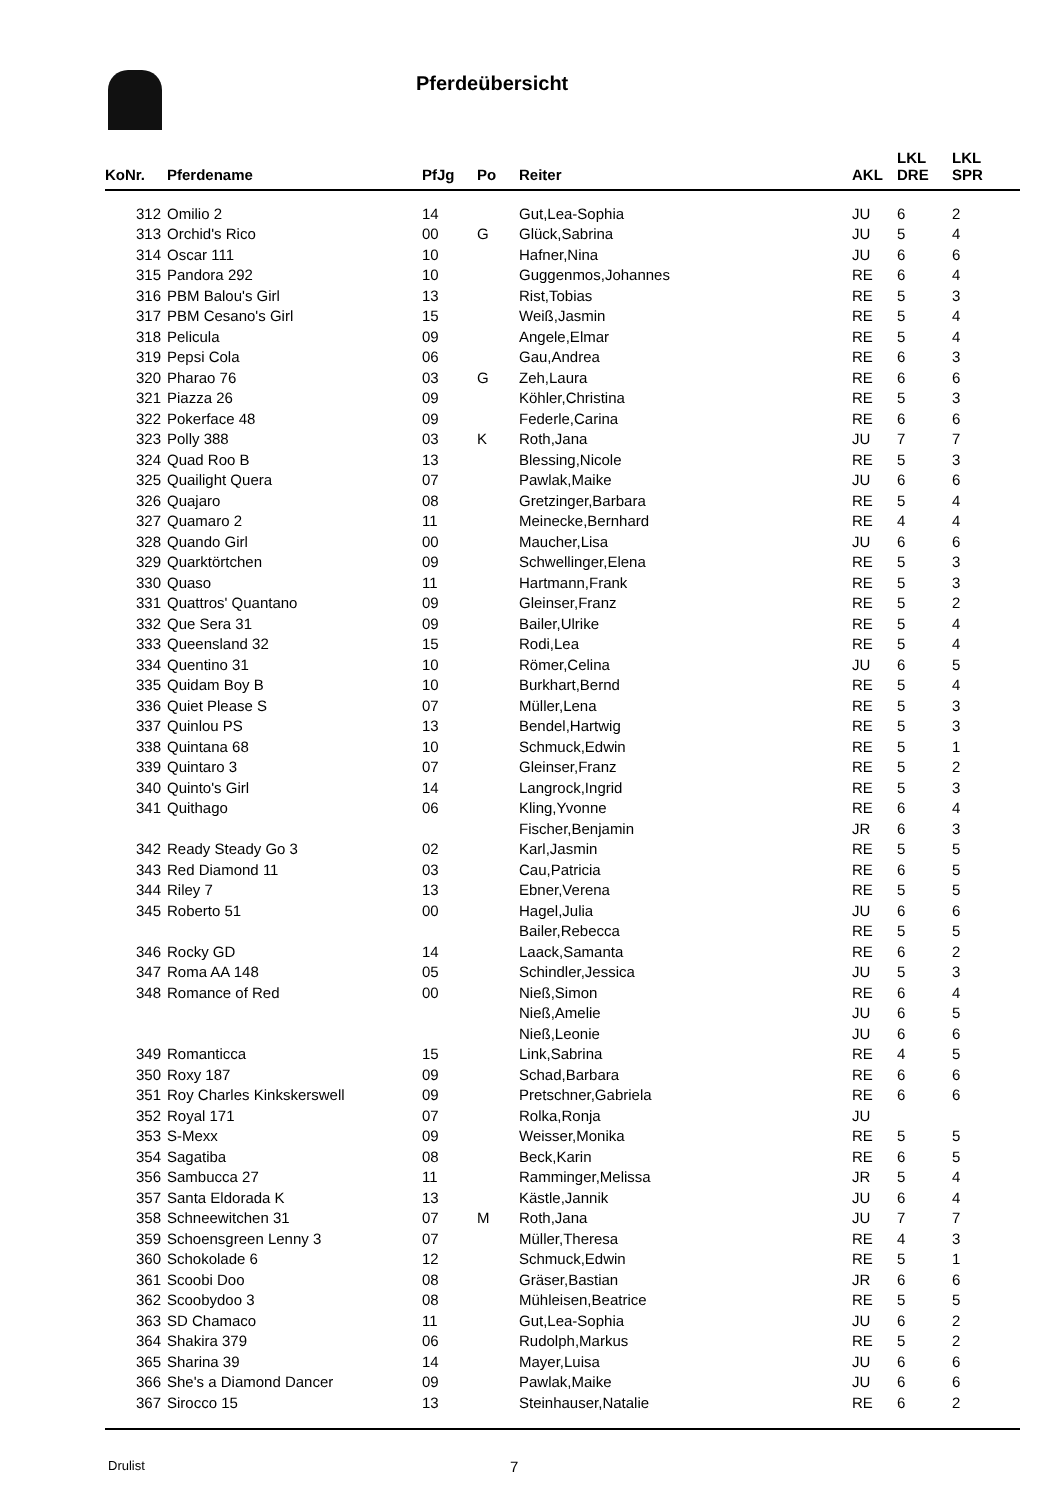Pferdeübersicht
| KoNr. | Pferdename | PfJg | Po | Reiter | AKL | LKL DRE | LKL SPR |
| --- | --- | --- | --- | --- | --- | --- | --- |
| 312 | Omilio 2 | 14 | | Gut,Lea-Sophia | JU | 6 | 2 |
| 313 | Orchid's Rico | 00 | G | Glück,Sabrina | JU | 5 | 4 |
| 314 | Oscar 111 | 10 | | Hafner,Nina | JU | 6 | 6 |
| 315 | Pandora 292 | 10 | | Guggenmos,Johannes | RE | 6 | 4 |
| 316 | PBM Balou's Girl | 13 | | Rist,Tobias | RE | 5 | 3 |
| 317 | PBM Cesano's Girl | 15 | | Weiß,Jasmin | RE | 5 | 4 |
| 318 | Pelicula | 09 | | Angele,Elmar | RE | 5 | 4 |
| 319 | Pepsi Cola | 06 | | Gau,Andrea | RE | 6 | 3 |
| 320 | Pharao 76 | 03 | G | Zeh,Laura | RE | 6 | 6 |
| 321 | Piazza 26 | 09 | | Köhler,Christina | RE | 5 | 3 |
| 322 | Pokerface 48 | 09 | | Federle,Carina | RE | 6 | 6 |
| 323 | Polly 388 | 03 | K | Roth,Jana | JU | 7 | 7 |
| 324 | Quad Roo B | 13 | | Blessing,Nicole | RE | 5 | 3 |
| 325 | Quailight Quera | 07 | | Pawlak,Maike | JU | 6 | 6 |
| 326 | Quajaro | 08 | | Gretzinger,Barbara | RE | 5 | 4 |
| 327 | Quamaro 2 | 11 | | Meinecke,Bernhard | RE | 4 | 4 |
| 328 | Quando Girl | 00 | | Maucher,Lisa | JU | 6 | 6 |
| 329 | Quarktörtchen | 09 | | Schwellinger,Elena | RE | 5 | 3 |
| 330 | Quaso | 11 | | Hartmann,Frank | RE | 5 | 3 |
| 331 | Quattros' Quantano | 09 | | Gleinser,Franz | RE | 5 | 2 |
| 332 | Que Sera 31 | 09 | | Bailer,Ulrike | RE | 5 | 4 |
| 333 | Queensland 32 | 15 | | Rodi,Lea | RE | 5 | 4 |
| 334 | Quentino 31 | 10 | | Römer,Celina | JU | 6 | 5 |
| 335 | Quidam Boy B | 10 | | Burkhart,Bernd | RE | 5 | 4 |
| 336 | Quiet Please S | 07 | | Müller,Lena | RE | 5 | 3 |
| 337 | Quinlou PS | 13 | | Bendel,Hartwig | RE | 5 | 3 |
| 338 | Quintana 68 | 10 | | Schmuck,Edwin | RE | 5 | 1 |
| 339 | Quintaro 3 | 07 | | Gleinser,Franz | RE | 5 | 2 |
| 340 | Quinto's Girl | 14 | | Langrock,Ingrid | RE | 5 | 3 |
| 341 | Quithago | 06 | | Kling,Yvonne | RE | 6 | 4 |
| | | | | Fischer,Benjamin | JR | 6 | 3 |
| 342 | Ready Steady Go 3 | 02 | | Karl,Jasmin | RE | 5 | 5 |
| 343 | Red Diamond 11 | 03 | | Cau,Patricia | RE | 6 | 5 |
| 344 | Riley 7 | 13 | | Ebner,Verena | RE | 5 | 5 |
| 345 | Roberto 51 | 00 | | Hagel,Julia | JU | 6 | 6 |
| | | | | Bailer,Rebecca | RE | 5 | 5 |
| 346 | Rocky GD | 14 | | Laack,Samanta | RE | 6 | 2 |
| 347 | Roma AA 148 | 05 | | Schindler,Jessica | JU | 5 | 3 |
| 348 | Romance of Red | 00 | | Nieß,Simon | RE | 6 | 4 |
| | | | | Nieß,Amelie | JU | 6 | 5 |
| | | | | Nieß,Leonie | JU | 6 | 6 |
| 349 | Romanticca | 15 | | Link,Sabrina | RE | 4 | 5 |
| 350 | Roxy 187 | 09 | | Schad,Barbara | RE | 6 | 6 |
| 351 | Roy Charles Kinkskerswell | 09 | | Pretschner,Gabriela | RE | 6 | 6 |
| 352 | Royal 171 | 07 | | Rolka,Ronja | JU | | |
| 353 | S-Mexx | 09 | | Weisser,Monika | RE | 5 | 5 |
| 354 | Sagatiba | 08 | | Beck,Karin | RE | 6 | 5 |
| 356 | Sambucca 27 | 11 | | Ramminger,Melissa | JR | 5 | 4 |
| 357 | Santa Eldorada K | 13 | | Kästle,Jannik | JU | 6 | 4 |
| 358 | Schneewitchen 31 | 07 | M | Roth,Jana | JU | 7 | 7 |
| 359 | Schoensgreen Lenny 3 | 07 | | Müller,Theresa | RE | 4 | 3 |
| 360 | Schokolade 6 | 12 | | Schmuck,Edwin | RE | 5 | 1 |
| 361 | Scoobi Doo | 08 | | Gräser,Bastian | JR | 6 | 6 |
| 362 | Scoobydoo 3 | 08 | | Mühleisen,Beatrice | RE | 5 | 5 |
| 363 | SD Chamaco | 11 | | Gut,Lea-Sophia | JU | 6 | 2 |
| 364 | Shakira 379 | 06 | | Rudolph,Markus | RE | 5 | 2 |
| 365 | Sharina 39 | 14 | | Mayer,Luisa | JU | 6 | 6 |
| 366 | She's a Diamond Dancer | 09 | | Pawlak,Maike | JU | 6 | 6 |
| 367 | Sirocco 15 | 13 | | Steinhauser,Natalie | RE | 6 | 2 |
Drulist 7